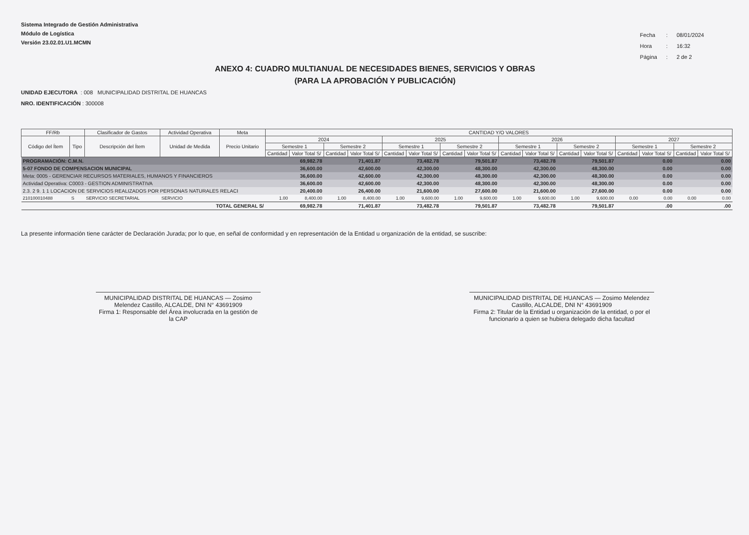Sistema Integrado de Gestión Administrativa
Módulo de Logística
Versión 23.02.01.U1.MCMN
| Fecha | : | 08/01/2024 |
| Hora | : | 16:32 |
| Página | : | 2 de 2 |
ANEXO 4: CUADRO MULTIANUAL DE NECESIDADES BIENES, SERVICIOS Y OBRAS
(PARA LA APROBACIÓN Y PUBLICACIÓN)
UNIDAD EJECUTORA : 008 MUNICIPALIDAD DISTRITAL DE HUANCAS
NRO. IDENTIFICACIÓN : 300008
| FF/Rb | | Clasificador de Gastos | Actividad Operativa | | Meta | CANTIDAD Y/O VALORES | | | | | | | | | | | | | | | |
| --- | --- | --- | --- | --- | --- | --- | --- | --- | --- | --- | --- | --- | --- | --- | --- | --- | --- | --- | --- | --- | --- |
| Código del Ítem | Tipo | Descripción del Ítem | | Unidad de Medida | Precio Unitario | 2024 | | | | 2025 | | | | 2026 | | | | 2027 | | | |
| | | | | | | Semestre 1 | | Semestre 2 | | Semestre 1 | | Semestre 2 | | Semestre 1 | | Semestre 2 | | Semestre 1 | | Semestre 2 | |
| | | | | | | Cantidad | Valor Total S/ | Cantidad | Valor Total S/ | Cantidad | Valor Total S/ | Cantidad | Valor Total S/ | Cantidad | Valor Total S/ | Cantidad | Valor Total S/ | Cantidad | Valor Total S/ | Cantidad | Valor Total S/ |
| PROGRAMACIÓN: C.M.N. | | | | | | | 69,982.78 | | 71,401.87 | | 73,482.78 | | 79,501.87 | | 73,482.78 | | 79,501.87 | | 0.00 | | 0.00 |
| 5-07 FONDO DE COMPENSACION MUNICIPAL | | | | | | | 36,600.00 | | 42,600.00 | | 42,300.00 | | 48,300.00 | | 42,300.00 | | 48,300.00 | | 0.00 | | 0.00 |
| Meta: 0005 - GERENCIAR RECURSOS MATERIALES, HUMANOS Y FINANCIEROS | | | | | | | 36,600.00 | | 42,600.00 | | 42,300.00 | | 48,300.00 | | 42,300.00 | | 48,300.00 | | 0.00 | | 0.00 |
| Actividad Operativa: C0003 - GESTION ADMINISTRATIVA | | | | | | | 36,600.00 | | 42,600.00 | | 42,300.00 | | 48,300.00 | | 42,300.00 | | 48,300.00 | | 0.00 | | 0.00 |
| 2.3. 2 9. 1 1 LOCACION DE SERVICIOS REALIZADOS POR PERSONAS NATURALES RELACI | | | | | | | 20,400.00 | | 26,400.00 | | 21,600.00 | | 27,600.00 | | 21,600.00 | | 27,600.00 | | 0.00 | | 0.00 |
| 210100010488 | S | SERVICIO SECRETARIAL | | SERVICIO | | 1.00 | 8,400.00 | 1.00 | 8,400.00 | 1.00 | 9,600.00 | 1.00 | 9,600.00 | 1.00 | 9,600.00 | 1.00 | 9,600.00 | 0.00 | 0.00 | 0.00 | 0.00 |
| TOTAL GENERAL S/ | | | | | | | 69,982.78 | | 71,401.87 | | 73,482.78 | | 79,501.87 | | 73,482.78 | | 79,501.87 | | .00 | | .00 |
La presente información tiene carácter de Declaración Jurada; por lo que, en señal de conformidad y en representación de la Entidad u organización de la entidad, se suscribe:
MUNICIPALIDAD DISTRITAL DE HUANCAS — Zosimo Melendez Castillo, ALCALDE, DNI N° 43691909
Firma 1: Responsable del Área involucrada en la gestión de la CAP
MUNICIPALIDAD DISTRITAL DE HUANCAS — Zosimo Melendez Castillo, ALCALDE, DNI N° 43691909
Firma 2: Titular de la Entidad u organización de la entidad, o por el funcionario a quien se hubiera delegado dicha facultad